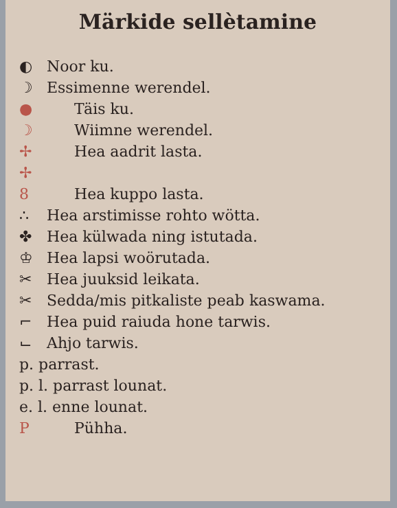Märkide sellètamine
◐ Noor ku.
☽ Essimenne werendel.
● Täis ku.
☽ Wiimne werendel.
✢ ✢ Hea aadrit lasta.
8 Hea kuppo lasta.
∴ Hea arstimisse rohto wötta.
✤ Hea külwada ning istutada.
♔ Hea lapsi woörutada.
✂ Hea juuksid leikata.
✂ Sedda/mis pitkaliste peab kaswama.
⌐ Hea puid raiuda hone tarwis.
⌙ Ahjo tarwis.
p. parrast.
p. l. parrast lounat.
e. l. enne lounat.
P Pühha.